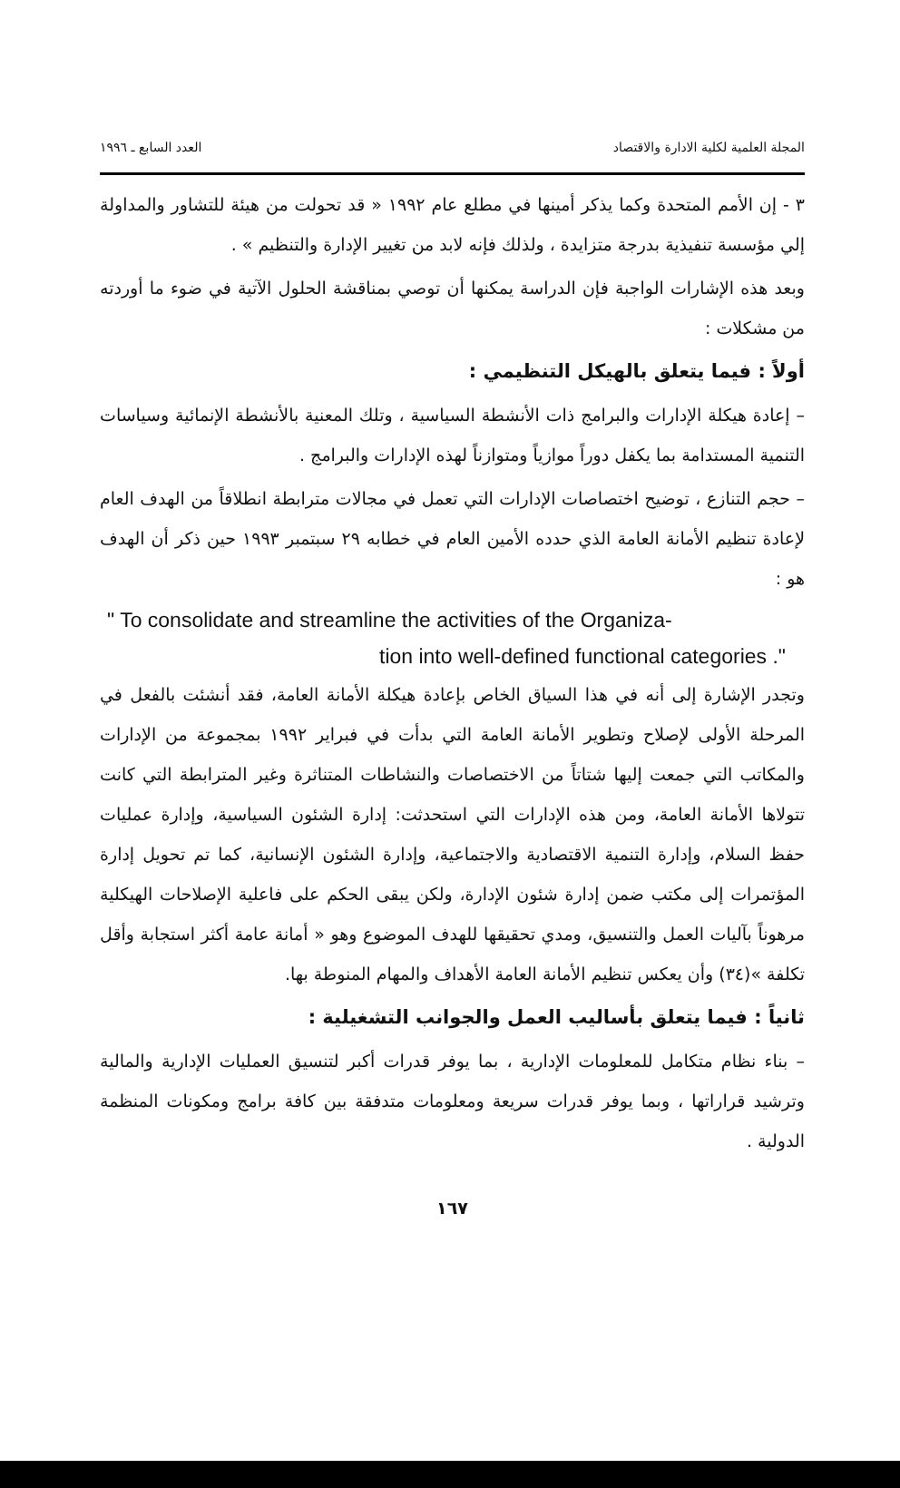المجلة العلمية لكلية الادارة والاقتصاد العدد السابع ـ ١٩٩٦
٣ - إن الأمم المتحدة وكما يذكر أمينها في مطلع عام ١٩٩٢ « قد تحولت من هيئة للتشاور والمداولة إلي مؤسسة تنفيذية بدرجة متزايدة ، ولذلك فإنه لابد من تغيير الإدارة والتنظيم » .
وبعد هذه الإشارات الواجبة فإن الدراسة يمكنها أن توصي بمناقشة الحلول الآتية في ضوء ما أوردته من مشكلات :
أولاً : فيما يتعلق بالهيكل التنظيمي :
– إعادة هيكلة الإدارات والبرامج ذات الأنشطة السياسية ، وتلك المعنية بالأنشطة الإنمائية وسياسات التنمية المستدامة بما يكفل دوراً موازياً ومتوازناً لهذه الإدارات والبرامج .
– حجم التنازع ، توضيح اختصاصات الإدارات التي تعمل في مجالات مترابطة انطلاقاً من الهدف العام لإعادة تنظيم الأمانة العامة الذي حدده الأمين العام في خطابه ٢٩ سبتمبر ١٩٩٣ حين ذكر أن الهدف هو :
" To consolidate and streamline the activities of the Organiza-
tion into well-defined functional categories ."
وتجدر الإشارة إلى أنه في هذا السياق الخاص بإعادة هيكلة الأمانة العامة، فقد أنشئت بالفعل في المرحلة الأولى لإصلاح وتطوير الأمانة العامة التي بدأت في فبراير ١٩٩٢ بمجموعة من الإدارات والمكاتب التي جمعت إليها شتاتاً من الاختصاصات والنشاطات المتناثرة وغير المترابطة التي كانت تتولاها الأمانة العامة، ومن هذه الإدارات التي استحدثت: إدارة الشئون السياسية، وإدارة عمليات حفظ السلام، وإدارة التنمية الاقتصادية والاجتماعية، وإدارة الشئون الإنسانية، كما تم تحويل إدارة المؤتمرات إلى مكتب ضمن إدارة شئون الإدارة، ولكن يبقى الحكم على فاعلية الإصلاحات الهيكلية مرهوناً بآليات العمل والتنسيق، ومدي تحقيقها للهدف الموضوع وهو « أمانة عامة أكثر استجابة وأقل تكلفة »(٣٤) وأن يعكس تنظيم الأمانة العامة الأهداف والمهام المنوطة بها.
ثانياً : فيما يتعلق بأساليب العمل والجوانب التشغيلية :
– بناء نظام متكامل للمعلومات الإدارية ، بما يوفر قدرات أكبر لتنسيق العمليات الإدارية والمالية وترشيد قراراتها ، وبما يوفر قدرات سريعة ومعلومات متدفقة بين كافة برامج ومكونات المنظمة الدولية .
١٦٧